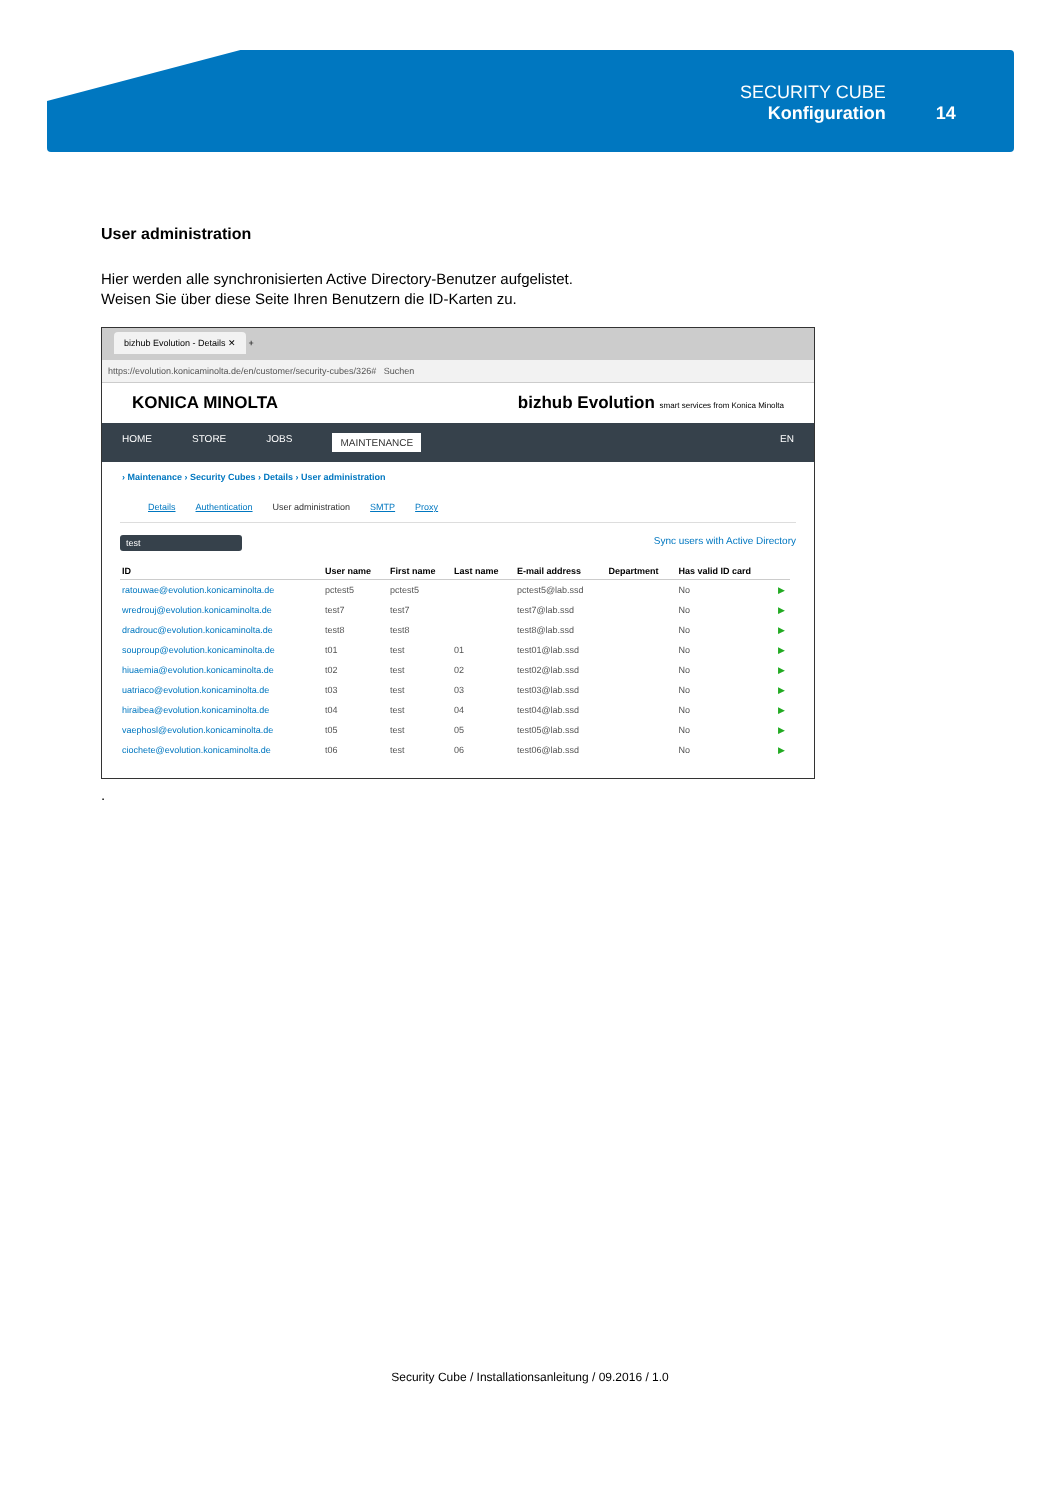SECURITY CUBE
Konfiguration
14
User administration
Hier werden alle synchronisierten Active Directory-Benutzer aufgelistet.
Weisen Sie über diese Seite Ihren Benutzern die ID-Karten zu.
bizhub Evolution - Details ✕ +
https://evolution.konicaminolta.de/en/customer/security-cubes/326# Suchen
KONICA MINOLTA bizhub Evolution smart services from Konica Minolta
HOME STORE JOBS MAINTENANCE EN
› Maintenance › Security Cubes › Details › User administration
Details Authentication User administration SMTP Proxy
test Sync users with Active Directory
| ID | User name | First name | Last name | E-mail address | Department | Has valid ID card | |
| --- | --- | --- | --- | --- | --- | --- | --- |
| ratouwae@evolution.konicaminolta.de | pctest5 | pctest5 | | pctest5@lab.ssd | | No | ▶ |
| wredrouj@evolution.konicaminolta.de | test7 | test7 | | test7@lab.ssd | | No | ▶ |
| dradrouc@evolution.konicaminolta.de | test8 | test8 | | test8@lab.ssd | | No | ▶ |
| souproup@evolution.konicaminolta.de | t01 | test | 01 | test01@lab.ssd | | No | ▶ |
| hiuaemia@evolution.konicaminolta.de | t02 | test | 02 | test02@lab.ssd | | No | ▶ |
| uatriaco@evolution.konicaminolta.de | t03 | test | 03 | test03@lab.ssd | | No | ▶ |
| hiraibea@evolution.konicaminolta.de | t04 | test | 04 | test04@lab.ssd | | No | ▶ |
| vaephosl@evolution.konicaminolta.de | t05 | test | 05 | test05@lab.ssd | | No | ▶ |
| ciochete@evolution.konicaminolta.de | t06 | test | 06 | test06@lab.ssd | | No | ▶ |
.
Security Cube / Installationsanleitung / 09.2016 / 1.0